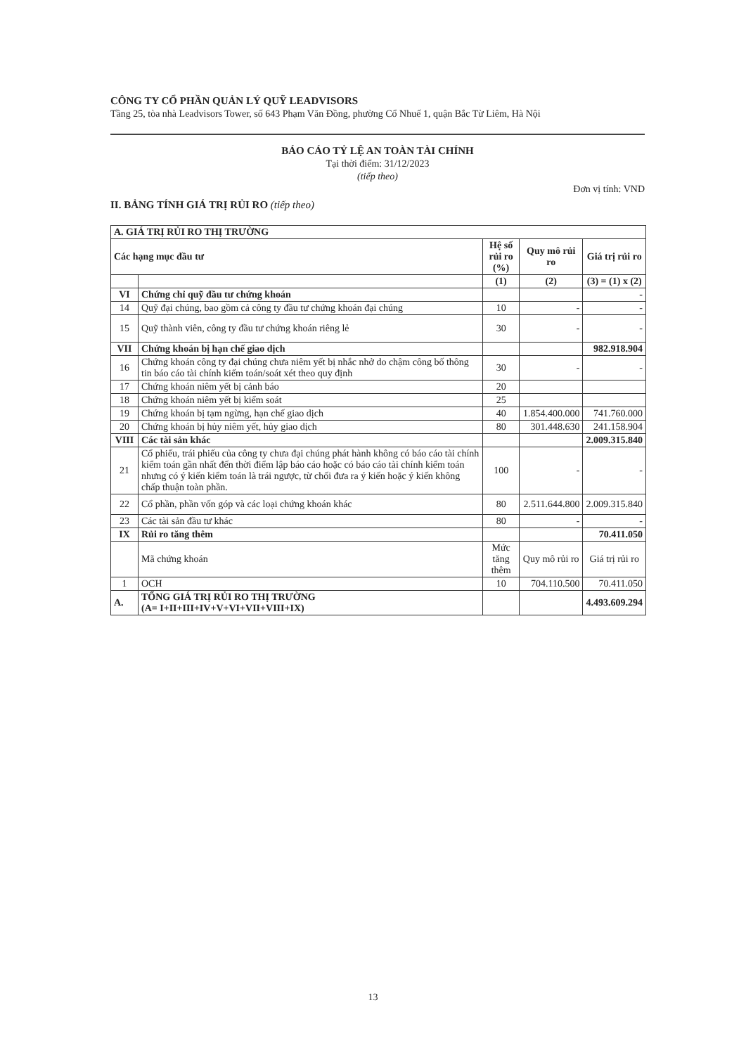CÔNG TY CỔ PHẦN QUẢN LÝ QUỸ LEADVISORS
Tầng 25, tòa nhà Leadvisors Tower, số 643 Phạm Văn Đồng, phường Cổ Nhuế 1, quận Bắc Từ Liêm, Hà Nội
BÁO CÁO TỶ LỆ AN TOÀN TÀI CHÍNH
Tại thời điểm: 31/12/2023
(tiếp theo)
Đơn vị tính: VND
II. BẢNG TÍNH GIÁ TRỊ RỦI RO (tiếp theo)
| A. GIÁ TRỊ RỦI RO THỊ TRƯỜNG | | | | |
| --- | --- | --- | --- | --- |
| Các hạng mục đầu tư | | Hệ số rủi ro (%) | Quy mô rủi ro | Giá trị rủi ro |
| | | (1) | (2) | (3) = (1) x (2) |
| VI | Chứng chỉ quỹ đầu tư chứng khoán | | | - |
| 14 | Quỹ đại chúng, bao gồm cả công ty đầu tư chứng khoán đại chúng | 10 | - | - |
| 15 | Quỹ thành viên, công ty đầu tư chứng khoán riêng lẻ | 30 | - | - |
| VII | Chứng khoán bị hạn chế giao dịch | | | 982.918.904 |
| 16 | Chứng khoán công ty đại chúng chưa niêm yết bị nhắc nhở do chậm công bố thông tin báo cáo tài chính kiểm toán/soát xét theo quy định | 30 | - | - |
| 17 | Chứng khoán niêm yết bị cảnh báo | 20 | | |
| 18 | Chứng khoán niêm yết bị kiểm soát | 25 | | |
| 19 | Chứng khoán bị tạm ngừng, hạn chế giao dịch | 40 | 1.854.400.000 | 741.760.000 |
| 20 | Chứng khoán bị hủy niêm yết, hủy giao dịch | 80 | 301.448.630 | 241.158.904 |
| VIII | Các tài sản khác | | | 2.009.315.840 |
| 21 | Cổ phiếu, trái phiếu của công ty chưa đại chúng phát hành không có báo cáo tài chính kiểm toán gần nhất đến thời điểm lập báo cáo hoặc có báo cáo tài chính kiểm toán nhưng có ý kiến kiểm toán là trái ngược, từ chối đưa ra ý kiến hoặc ý kiến không chấp thuận toàn phần. | 100 | - | - |
| 22 | Cổ phần, phần vốn góp và các loại chứng khoán khác | 80 | 2.511.644.800 | 2.009.315.840 |
| 23 | Các tài sản đầu tư khác | 80 | - | - |
| IX | Rủi ro tăng thêm | | | 70.411.050 |
| | Mã chứng khoán | Mức tăng thêm | Quy mô rủi ro | Giá trị rủi ro |
| 1 | OCH | 10 | 704.110.500 | 70.411.050 |
| A. | TỔNG GIÁ TRỊ RỦI RO THỊ TRƯỜNG (A= I+II+III+IV+V+VI+VII+VIII+IX) | | | 4.493.609.294 |
13